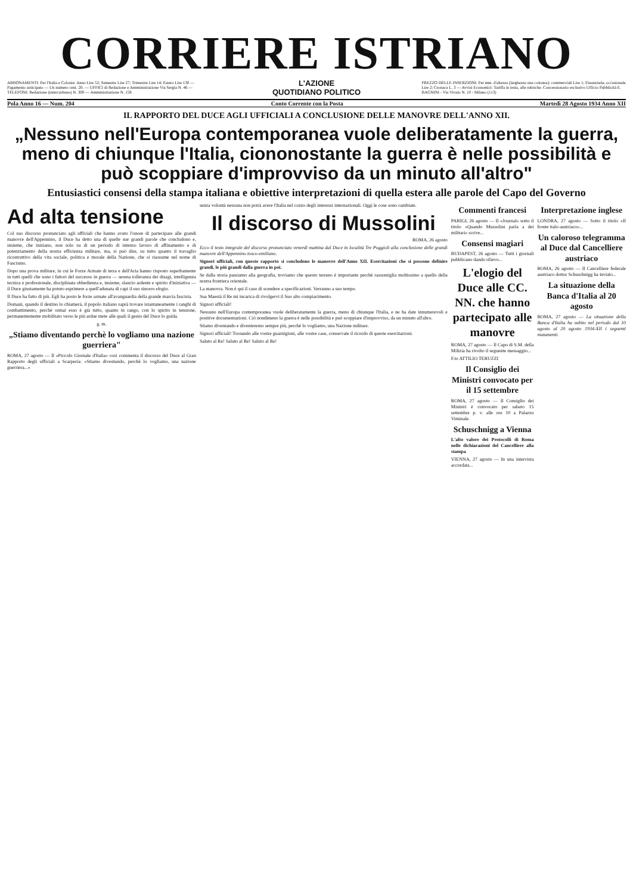CORRIERE ISTRIANO
ABBONAMENTI: Per l'Italia e Colonie: Anno Lire 52; Semestre Lire 27; Trimestre Lire 14; Estero Lire 130 — Pagamento anticipato — Un numero cent. 20. — UFFICI di Redazione e Amministrazione Via Sergia N. 46 — TELEFONI: Redazione (intercurbano) N. 300 — Amministrazione N. 158
L'AZIONE
QUOTIDIANO POLITICO
PREZZO DELLE INSERZIONI: Per mm. d'altezza (larghezza una colonna): commerciali Lire 1; Finanziarie, occasionale Lire 2; Cronaca L. 3 — Avvisi Economici: Tariffa in testa, alle rubriche. Concessionario esclusivo Ufficio Pubblicità E. BAGNINI - Via Vivaio N. 10 - Milano (113)
Pola Anno 16 — Num. 204 Conto Corrente con la Posta Martedì 28 Agosto 1934 Anno XII
IL RAPPORTO DEL DUCE AGLI UFFICIALI A CONCLUSIONE DELLE MANOVRE DELL'ANNO XII.
„Nessuno nell'Europa contemporanea vuole deliberatamente la guerra, meno di chiunque l'Italia, ciononostante la guerra è nelle possibilità e può scoppiare d'improvviso da un minuto all'altro"
Entusiastici consensi della stampa italiana e obiettive interpretazioni di quella estera alle parole del Capo del Governo
Ad alta tensione
Col suo discorso pronunciato agli ufficiali che hanno avuto l'onore di partecipare alle grandi manovre dell'Appennino, il Duce ha detto una di quelle sue grandi parole che concludono e, insieme, che iniziano, non solo su di un periodo di intenso lavoro di affinamento e di potenziamento della nostra efficienza militare, ma, si può dire, su tutto quanto il travaglio ricostruttivo della vita sociale, politica e morale della Nazione, che si riassume nel nome di Fascismo.
Dopo una prova militare, in cui le Forze Armate di terra e dell'Aria hanno risposto superbamente in tutti quelli che sono i fattori del successo in guerra — serena tolleranza dei disagi, intelligenza tecnica e professionale, disciplinata obbedienza e, insieme, slancio ardente e spirito d'iniziativa — il Duce giustamente ha potuto esprimere a quell'adunata di capi il suo sincero elogio.
Il Duce ha fatto di più. Egli ha posto le forze armate all'avanguardia della grande marcia fascista.
Domani, quando il destino lo chiamerà, il popolo italiano saprà trovare istantaneamente i ranghi di combattimento, perchè ormai esso è già tutto, quanto in rango, con lo spirito in tensione, permanentemente mobilitato verso le più ardue mete alle quali il genio del Duce lo guida.
g. m.
„Stiamo diventando perchè lo vogliamo una nazione guerriera"
ROMA, 27 agosto — Il «Piccolo Giornale d'Italia» così commenta il discorso del Duce al Gran Rapporto degli ufficiali a Scarperia: «Stiamo diventando, perchè lo vogliamo, una nazione guerriera...»
senza volontà nessuna non potrà avere l'Italia nel cozzo degli interessi internazionali. Oggi le cose sono cambiate.
Il discorso di Mussolini
ROMA, 26 agosto
Ecco il testo integrale del discorso pronunciato venerdì mattina dal Duce in località Tre Poggioli alla conclusione delle grandi manovre dell'Appennino tosco-emiliano.
Signori ufficiali, con questo rapporto si concludono le manovre dell'Anno XII. Esercitazioni che si possono definire grandi, le più grandi dalla guerra in poi.
Se dalla storia passiamo alla geografia, troviamo che questo terreno è importante perchè rassomiglia moltissimo a quello della nostra frontiera orientale.
La manovra. Non è qui il caso di scendere a specificazioni. Verranno a suo tempo.
Sua Maestà il Re mi incarica di rivolgervi il Suo alto compiacimento.
Signori ufficiali!
Nessuno nell'Europa contemporanea vuole deliberatamente la guerra, meno di chiunque l'Italia, e ne ha date innumerevoli e positive documentazioni. Ciò nondimeno la guerra è nelle possibilità e può scoppiare d'improvviso, da un minuto all'altro.
Stiamo diventando e diventeremo sempre più, perchè lo vogliamo, una Nazione militare.
Signori ufficiali! Tornando alle vostre guarnigioni, alle vostre case, conservate il ricordo di queste esercitazioni.
Saluto al Re! Saluto al Re! Saluto al Re!
Commenti francesi
PARIGI, 26 agosto — Il «Journal» sotto il titolo «Quando Mussolini parla a dei militari» scrive...
Consensi magiari
BUDAPEST, 26 agosto — Tutti i giornali pubblicano dando rilievo...
L'elogio del Duce alle CC. NN. che hanno partecipato alle manovre
ROMA, 27 agosto — Il Capo di S.M. della Milizia ha rivolto il seguente messaggio...
F.to ATTILIO TERUZZI
Il Consiglio dei Ministri convocato per il 15 settembre
ROMA, 27 agosto — Il Consiglio dei Ministri è convocato per sabato 15 settembre p. v. alle ore 10 a Palazzo Viminale.
Schuschnigg a Vienna
L'alto valore dei Protocolli di Roma nelle dichiarazioni del Cancelliere alla stampa
VIENNA, 27 agosto — In una intervista accordata...
Interpretazione inglese
LONDRA, 27 agosto — Sotto il titolo «Il fronte italo-austriaco»...
Un caloroso telegramma al Duce dal Cancelliere austriaco
ROMA, 26 agosto — Il Cancelliere federale austriaco dottor Schuschnigg ha inviato...
La situazione della Banca d'Italia al 20 agosto
ROMA, 27 agosto — La situazione della Banca d'Italia ha subito nel periodo dal 10 agosto al 20 agosto 1934-XII i seguenti mutamenti.